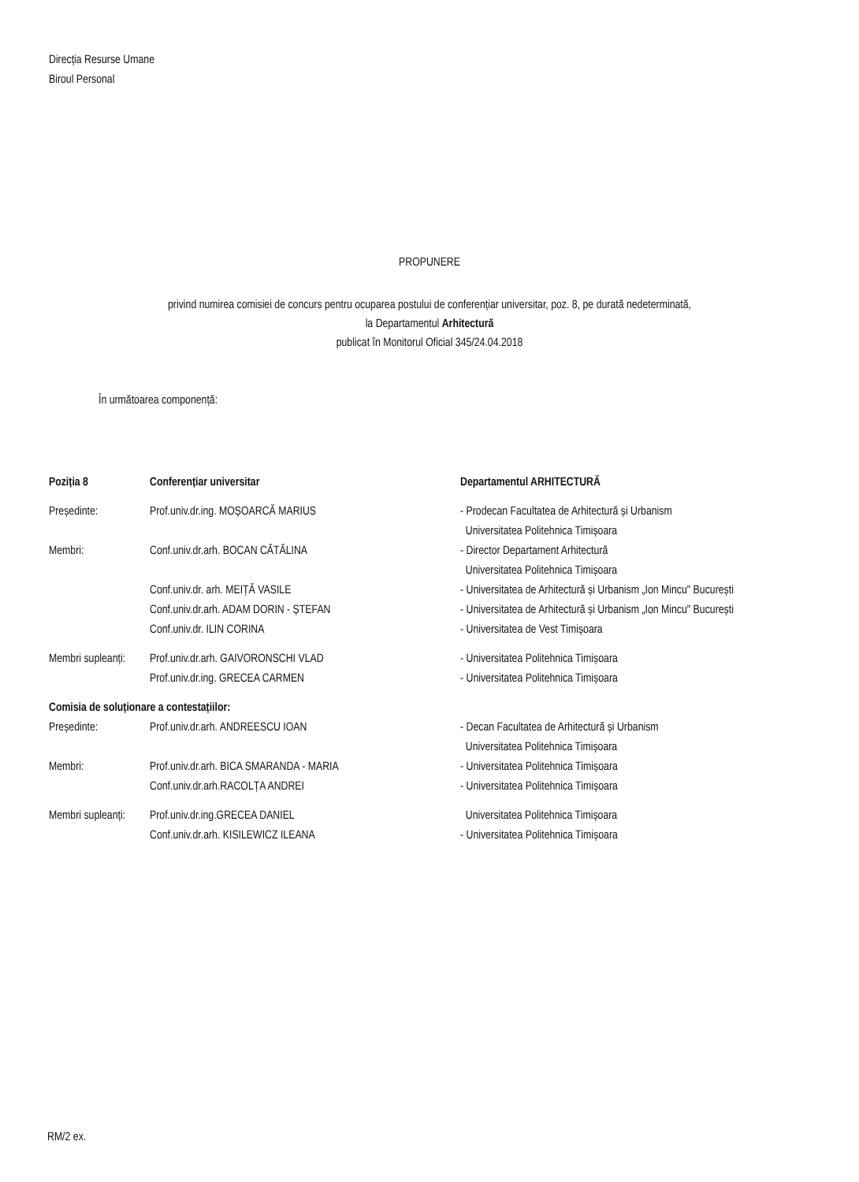Direcția Resurse Umane
Biroul Personal
PROPUNERE
privind numirea comisiei de concurs pentru ocuparea postului de conferențiar universitar, poz. 8, pe durată nedeterminată,
la Departamentul Arhitectură
publicat în Monitorul Oficial 345/24.04.2018
În următoarea componență:
Poziția 8 Conferențiar universitar Departamentul ARHITECTURĂ
Președinte: Prof.univ.dr.ing. MOȘOARCĂ MARIUS - Prodecan Facultatea de Arhitectură și Urbanism
Universitatea Politehnica Timișoara
Membri: Conf.univ.dr.arh. BOCAN CĂTĂLINA - Director Departament Arhitectură
Universitatea Politehnica Timișoara
Conf.univ.dr. arh. MEIȚĂ VASILE - Universitatea de Arhitectură și Urbanism „Ion Mincu" București
Conf.univ.dr.arh. ADAM DORIN - ȘTEFAN - Universitatea de Arhitectură și Urbanism „Ion Mincu" București
Conf.univ.dr. ILIN CORINA - Universitatea de Vest Timișoara
Membri supleanți:
Prof.univ.dr.arh. GAIVORONSCHI VLAD - Universitatea Politehnica Timișoara
Prof.univ.dr.ing. GRECEA CARMEN - Universitatea Politehnica Timișoara
Comisia de soluționare a contestațiilor:
Președinte: Prof.univ.dr.arh. ANDREESCU IOAN - Decan Facultatea de Arhitectură și Urbanism
Universitatea Politehnica Timișoara
Membri: Prof.univ.dr.arh. BICA SMARANDA - MARIA - Universitatea Politehnica Timișoara
Conf.univ.dr.arh.RACOLȚA ANDREI - Universitatea Politehnica Timișoara
Membri supleanți:
Prof.univ.dr.ing.GRECEA DANIEL Universitatea Politehnica Timișoara
Conf.univ.dr.arh. KISILEWICZ ILEANA - Universitatea Politehnica Timișoara
RM/2 ex.